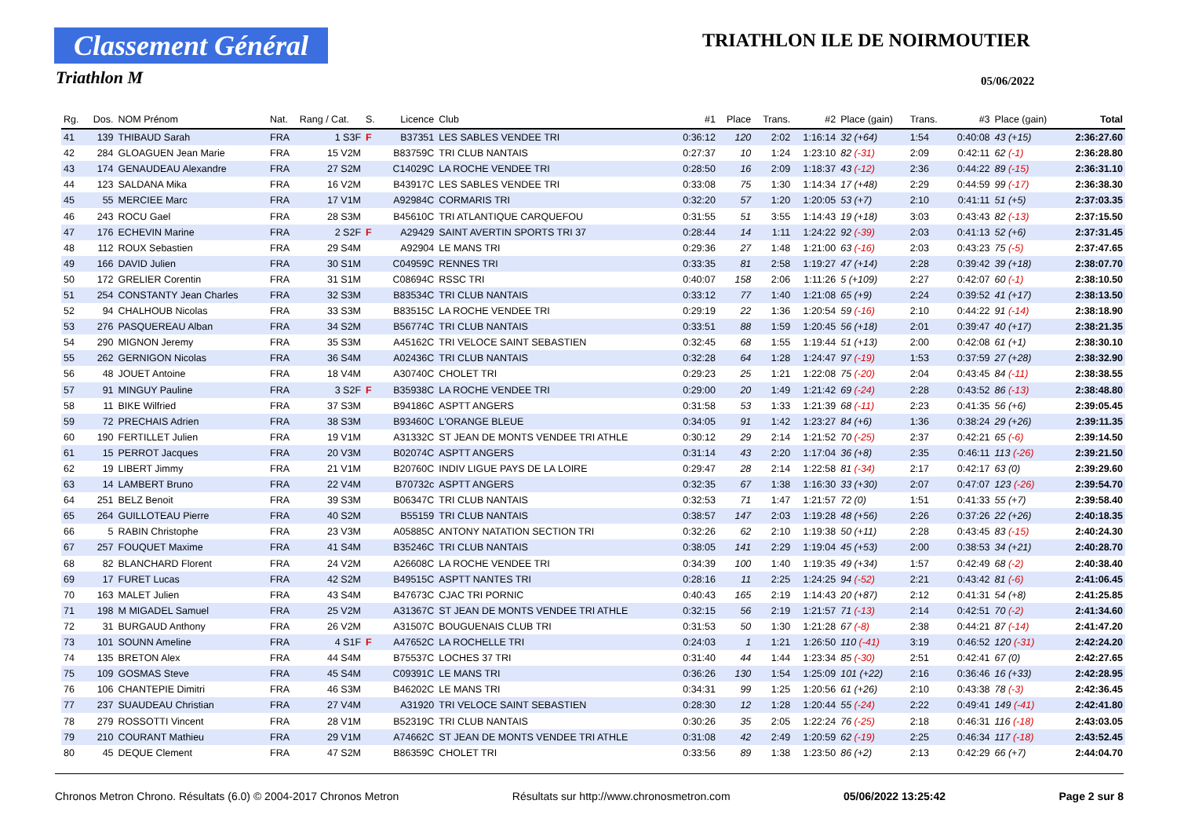Classement Général
Triathlon M
TRIATHLON ILE DE NOIRMOUTIER
05/06/2022
| Rg. | Dos. | NOM Prénom | Nat. | Rang / Cat. | S. | Licence | Club | #1 | Place | Trans. | #2 | Place (gain) | Trans. | #3 | Place (gain) | Total |
| --- | --- | --- | --- | --- | --- | --- | --- | --- | --- | --- | --- | --- | --- | --- | --- | --- |
| 41 | 139 | THIBAUD Sarah | FRA | 1 S3F | F | B37351 | LES SABLES VENDEE TRI | 0:36:12 | 120 | 2:02 | 1:16:14 | 32 (+64) | 1:54 | 0:40:08 | 43 (+15) | 2:36:27.60 |
| 42 | 284 | GLOAGUEN Jean Marie | FRA | 15 V2M | | B83759C | TRI CLUB NANTAIS | 0:27:37 | 10 | 1:24 | 1:23:10 | 82 (-31) | 2:09 | 0:42:11 | 62 (-1) | 2:36:28.80 |
| 43 | 174 | GENAUDEAU Alexandre | FRA | 27 S2M | | C14029C | LA ROCHE VENDEE TRI | 0:28:50 | 16 | 2:09 | 1:18:37 | 43 (-12) | 2:36 | 0:44:22 | 89 (-15) | 2:36:31.10 |
| 44 | 123 | SALDANA Mika | FRA | 16 V2M | | B43917C | LES SABLES VENDEE TRI | 0:33:08 | 75 | 1:30 | 1:14:34 | 17 (+48) | 2:29 | 0:44:59 | 99 (-17) | 2:36:38.30 |
| 45 | 55 | MERCIEE Marc | FRA | 17 V1M | | A92984C | CORMARIS TRI | 0:32:20 | 57 | 1:20 | 1:20:05 | 53 (+7) | 2:10 | 0:41:11 | 51 (+5) | 2:37:03.35 |
| 46 | 243 | ROCU Gael | FRA | 28 S3M | | B45610C | TRI ATLANTIQUE CARQUEFOU | 0:31:55 | 51 | 3:55 | 1:14:43 | 19 (+18) | 3:03 | 0:43:43 | 82 (-13) | 2:37:15.50 |
| 47 | 176 | ECHEVIN Marine | FRA | 2 S2F | F | A29429 | SAINT AVERTIN SPORTS TRI 37 | 0:28:44 | 14 | 1:11 | 1:24:22 | 92 (-39) | 2:03 | 0:41:13 | 52 (+6) | 2:37:31.45 |
| 48 | 112 | ROUX Sebastien | FRA | 29 S4M | | A92904 | LE MANS TRI | 0:29:36 | 27 | 1:48 | 1:21:00 | 63 (-16) | 2:03 | 0:43:23 | 75 (-5) | 2:37:47.65 |
| 49 | 166 | DAVID Julien | FRA | 30 S1M | | C04959C | RENNES TRI | 0:33:35 | 81 | 2:58 | 1:19:27 | 47 (+14) | 2:28 | 0:39:42 | 39 (+18) | 2:38:07.70 |
| 50 | 172 | GRELIER Corentin | FRA | 31 S1M | | C08694C | RSSC TRI | 0:40:07 | 158 | 2:06 | 1:11:26 | 5 (+109) | 2:27 | 0:42:07 | 60 (-1) | 2:38:10.50 |
| 51 | 254 | CONSTANTY Jean Charles | FRA | 32 S3M | | B83534C | TRI CLUB NANTAIS | 0:33:12 | 77 | 1:40 | 1:21:08 | 65 (+9) | 2:24 | 0:39:52 | 41 (+17) | 2:38:13.50 |
| 52 | 94 | CHALHOUB Nicolas | FRA | 33 S3M | | B83515C | LA ROCHE VENDEE TRI | 0:29:19 | 22 | 1:36 | 1:20:54 | 59 (-16) | 2:10 | 0:44:22 | 91 (-14) | 2:38:18.90 |
| 53 | 276 | PASQUEREAU Alban | FRA | 34 S2M | | B56774C | TRI CLUB NANTAIS | 0:33:51 | 88 | 1:59 | 1:20:45 | 56 (+18) | 2:01 | 0:39:47 | 40 (+17) | 2:38:21.35 |
| 54 | 290 | MIGNON Jeremy | FRA | 35 S3M | | A45162C | TRI VELOCE SAINT SEBASTIEN | 0:32:45 | 68 | 1:55 | 1:19:44 | 51 (+13) | 2:00 | 0:42:08 | 61 (+1) | 2:38:30.10 |
| 55 | 262 | GERNIGON Nicolas | FRA | 36 S4M | | A02436C | TRI CLUB NANTAIS | 0:32:28 | 64 | 1:28 | 1:24:47 | 97 (-19) | 1:53 | 0:37:59 | 27 (+28) | 2:38:32.90 |
| 56 | 48 | JOUET Antoine | FRA | 18 V4M | | A30740C | CHOLET TRI | 0:29:23 | 25 | 1:21 | 1:22:08 | 75 (-20) | 2:04 | 0:43:45 | 84 (-11) | 2:38:38.55 |
| 57 | 91 | MINGUY Pauline | FRA | 3 S2F | F | B35938C | LA ROCHE VENDEE TRI | 0:29:00 | 20 | 1:49 | 1:21:42 | 69 (-24) | 2:28 | 0:43:52 | 86 (-13) | 2:38:48.80 |
| 58 | 11 | BIKE Wilfried | FRA | 37 S3M | | B94186C | ASPTT ANGERS | 0:31:58 | 53 | 1:33 | 1:21:39 | 68 (-11) | 2:23 | 0:41:35 | 56 (+6) | 2:39:05.45 |
| 59 | 72 | PRECHAIS Adrien | FRA | 38 S3M | | B93460C | L'ORANGE BLEUE | 0:34:05 | 91 | 1:42 | 1:23:27 | 84 (+6) | 1:36 | 0:38:24 | 29 (+26) | 2:39:11.35 |
| 60 | 190 | FERTILLET Julien | FRA | 19 V1M | | A31332C | ST JEAN DE MONTS VENDEE TRI ATHLE | 0:30:12 | 29 | 2:14 | 1:21:52 | 70 (-25) | 2:37 | 0:42:21 | 65 (-6) | 2:39:14.50 |
| 61 | 15 | PERROT Jacques | FRA | 20 V3M | | B02074C | ASPTT ANGERS | 0:31:14 | 43 | 2:20 | 1:17:04 | 36 (+8) | 2:35 | 0:46:11 | 113 (-26) | 2:39:21.50 |
| 62 | 19 | LIBERT Jimmy | FRA | 21 V1M | | B20760C | INDIV LIGUE PAYS DE LA LOIRE | 0:29:47 | 28 | 2:14 | 1:22:58 | 81 (-34) | 2:17 | 0:42:17 | 63 (0) | 2:39:29.60 |
| 63 | 14 | LAMBERT Bruno | FRA | 22 V4M | | B70732c | ASPTT ANGERS | 0:32:35 | 67 | 1:38 | 1:16:30 | 33 (+30) | 2:07 | 0:47:07 | 123 (-26) | 2:39:54.70 |
| 64 | 251 | BELZ Benoit | FRA | 39 S3M | | B06347C | TRI CLUB NANTAIS | 0:32:53 | 71 | 1:47 | 1:21:57 | 72 (0) | 1:51 | 0:41:33 | 55 (+7) | 2:39:58.40 |
| 65 | 264 | GUILLOTEAU Pierre | FRA | 40 S2M | | B55159 | TRI CLUB NANTAIS | 0:38:57 | 147 | 2:03 | 1:19:28 | 48 (+56) | 2:26 | 0:37:26 | 22 (+26) | 2:40:18.35 |
| 66 | 5 | RABIN Christophe | FRA | 23 V3M | | A05885C | ANTONY NATATION SECTION TRI | 0:32:26 | 62 | 2:10 | 1:19:38 | 50 (+11) | 2:28 | 0:43:45 | 83 (-15) | 2:40:24.30 |
| 67 | 257 | FOUQUET Maxime | FRA | 41 S4M | | B35246C | TRI CLUB NANTAIS | 0:38:05 | 141 | 2:29 | 1:19:04 | 45 (+53) | 2:00 | 0:38:53 | 34 (+21) | 2:40:28.70 |
| 68 | 82 | BLANCHARD Florent | FRA | 24 V2M | | A26608C | LA ROCHE VENDEE TRI | 0:34:39 | 100 | 1:40 | 1:19:35 | 49 (+34) | 1:57 | 0:42:49 | 68 (-2) | 2:40:38.40 |
| 69 | 17 | FURET Lucas | FRA | 42 S2M | | B49515C | ASPTT NANTES TRI | 0:28:16 | 11 | 2:25 | 1:24:25 | 94 (-52) | 2:21 | 0:43:42 | 81 (-6) | 2:41:06.45 |
| 70 | 163 | MALET Julien | FRA | 43 S4M | | B47673C | CJAC TRI PORNIC | 0:40:43 | 165 | 2:19 | 1:14:43 | 20 (+87) | 2:12 | 0:41:31 | 54 (+8) | 2:41:25.85 |
| 71 | 198 | M MIGADEL Samuel | FRA | 25 V2M | | A31367C | ST JEAN DE MONTS VENDEE TRI ATHLE | 0:32:15 | 56 | 2:19 | 1:21:57 | 71 (-13) | 2:14 | 0:42:51 | 70 (-2) | 2:41:34.60 |
| 72 | 31 | BURGAUD Anthony | FRA | 26 V2M | | A31507C | BOUGUENAIS CLUB TRI | 0:31:53 | 50 | 1:30 | 1:21:28 | 67 (-8) | 2:38 | 0:44:21 | 87 (-14) | 2:41:47.20 |
| 73 | 101 | SOUNN Ameline | FRA | 4 S1F | F | A47652C | LA ROCHELLE TRI | 0:24:03 | 1 | 1:21 | 1:26:50 | 110 (-41) | 3:19 | 0:46:52 | 120 (-31) | 2:42:24.20 |
| 74 | 135 | BRETON Alex | FRA | 44 S4M | | B75537C | LOCHES 37 TRI | 0:31:40 | 44 | 1:44 | 1:23:34 | 85 (-30) | 2:51 | 0:42:41 | 67 (0) | 2:42:27.65 |
| 75 | 109 | GOSMAS Steve | FRA | 45 S4M | | C09391C | LE MANS TRI | 0:36:26 | 130 | 1:54 | 1:25:09 | 101 (+22) | 2:16 | 0:36:46 | 16 (+33) | 2:42:28.95 |
| 76 | 106 | CHANTEPIE Dimitri | FRA | 46 S3M | | B46202C | LE MANS TRI | 0:34:31 | 99 | 1:25 | 1:20:56 | 61 (+26) | 2:10 | 0:43:38 | 78 (-3) | 2:42:36.45 |
| 77 | 237 | SUAUDEAU Christian | FRA | 27 V4M | | A31920 | TRI VELOCE SAINT SEBASTIEN | 0:28:30 | 12 | 1:28 | 1:20:44 | 55 (-24) | 2:22 | 0:49:41 | 149 (-41) | 2:42:41.80 |
| 78 | 279 | ROSSOTTI Vincent | FRA | 28 V1M | | B52319C | TRI CLUB NANTAIS | 0:30:26 | 35 | 2:05 | 1:22:24 | 76 (-25) | 2:18 | 0:46:31 | 116 (-18) | 2:43:03.05 |
| 79 | 210 | COURANT Mathieu | FRA | 29 V1M | | A74662C | ST JEAN DE MONTS VENDEE TRI ATHLE | 0:31:08 | 42 | 2:49 | 1:20:59 | 62 (-19) | 2:25 | 0:46:34 | 117 (-18) | 2:43:52.45 |
| 80 | 45 | DEQUE Clement | FRA | 47 S2M | | B86359C | CHOLET TRI | 0:33:56 | 89 | 1:38 | 1:23:50 | 86 (+2) | 2:13 | 0:42:29 | 66 (+7) | 2:44:04.70 |
Chronos Metron Chrono. Résultats (6.0) © 2004-2017 Chronos Metron Résultats sur http://www.chronosmetron.com 05/06/2022 13:25:42 Page 2 sur 8